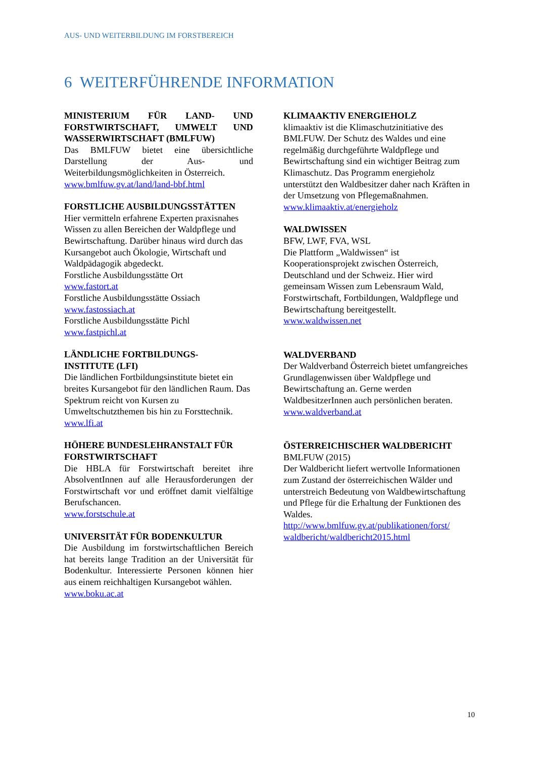AUS- UND WEITERBILDUNG IM FORSTBEREICH
6 WEITERFÜHRENDE INFORMATION
MINISTERIUM FÜR LAND- UND FORSTWIRTSCHAFT, UMWELT UND WASSERWIRTSCHAFT (BMLFUW)
Das BMLFUW bietet eine übersichtliche Darstellung der Aus- und Weiterbildungsmöglichkeiten in Österreich.
www.bmlfuw.gv.at/land/land-bbf.html
FORSTLICHE AUSBILDUNGSSTÄTTEN
Hier vermitteln erfahrene Experten praxisnahes Wissen zu allen Bereichen der Waldpflege und Bewirtschaftung. Darüber hinaus wird durch das Kursangebot auch Ökologie, Wirtschaft und Waldpädagogik abgedeckt.
Forstliche Ausbildungsstätte Ort
www.fastort.at
Forstliche Ausbildungsstätte Ossiach
www.fastossiach.at
Forstliche Ausbildungsstätte Pichl
www.fastpichl.at
LÄNDLICHE FORTBILDUNGS-
INSTITUTE (LFI)
Die ländlichen Fortbildungsinstitute bietet ein breites Kursangebot für den ländlichen Raum. Das Spektrum reicht von Kursen zu Umweltschutzthemen bis hin zu Forsttechnik.
www.lfi.at
HÖHERE BUNDESLEHRANSTALT FÜR FORSTWIRTSCHAFT
Die HBLA für Forstwirtschaft bereitet ihre AbsolventInnen auf alle Herausforderungen der Forstwirtschaft vor und eröffnet damit vielfältige Berufschancen.
www.forstschule.at
UNIVERSITÄT FÜR BODENKULTUR
Die Ausbildung im forstwirtschaftlichen Bereich hat bereits lange Tradition an der Universität für Bodenkultur. Interessierte Personen können hier aus einem reichhaltigen Kursangebot wählen.
www.boku.ac.at
KLIMAAKTIV ENERGIEHOLZ
klimaaktiv ist die Klimaschutzinitiative des BMLFUW. Der Schutz des Waldes und eine regelmäßig durchgeführte Waldpflege und Bewirtschaftung sind ein wichtiger Beitrag zum Klimaschutz. Das Programm energieholz unterstützt den Waldbesitzer daher nach Kräften in der Umsetzung von Pflegemaßnahmen.
www.klimaaktiv.at/energieholz
WALDWISSEN
BFW, LWF, FVA, WSL
Die Plattform „Waldwissen“ ist Kooperationsprojekt zwischen Österreich, Deutschland und der Schweiz. Hier wird gemeinsam Wissen zum Lebensraum Wald, Forstwirtschaft, Fortbildungen, Waldpflege und Bewirtschaftung bereitgestellt.
www.waldwissen.net
WALDVERBAND
Der Waldverband Österreich bietet umfangreiches Grundlagenwissen über Waldpflege und Bewirtschaftung an. Gerne werden WaldbesitzerInnen auch persönlichen beraten.
www.waldverband.at
ÖSTERREICHISCHER WALDBERICHT
BMLFUW (2015)
Der Waldbericht liefert wertvolle Informationen zum Zustand der österreichischen Wälder und unterstreich Bedeutung von Waldbewirtschaftung und Pflege für die Erhaltung der Funktionen des Waldes.
http://www.bmlfuw.gv.at/publikationen/forst/ waldbericht/waldbericht2015.html
10